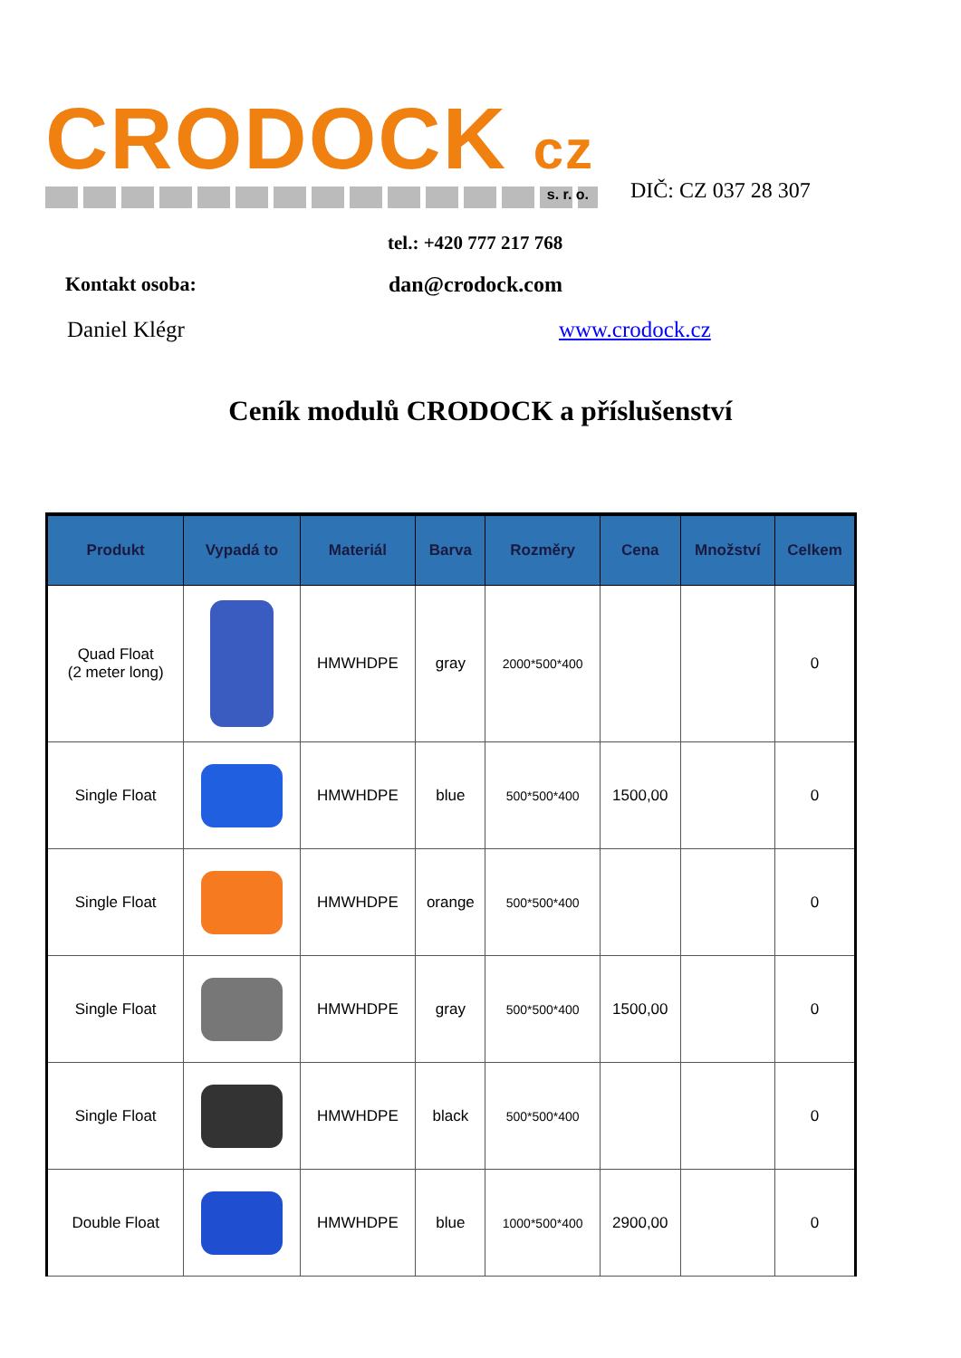CRODOCK cz
s. r. o.
DIČ: CZ 037 28 307
tel.: +420 777 217 768
Kontakt osoba: dan@crodock.com
Daniel Klégr www.crodock.cz
Ceník modulů CRODOCK a příslušenství
| Produkt | Vypadá to | Materiál | Barva | Rozměry | Cena | Množství | Celkem |
| --- | --- | --- | --- | --- | --- | --- | --- |
| Quad Float (2 meter long) | | HMWHDPE | gray | 2000*500*400 | | | 0 |
| Single Float | | HMWHDPE | blue | 500*500*400 | 1500,00 | | 0 |
| Single Float | | HMWHDPE | orange | 500*500*400 | | | 0 |
| Single Float | | HMWHDPE | gray | 500*500*400 | 1500,00 | | 0 |
| Single Float | | HMWHDPE | black | 500*500*400 | | | 0 |
| Double Float | | HMWHDPE | blue | 1000*500*400 | 2900,00 | | 0 |